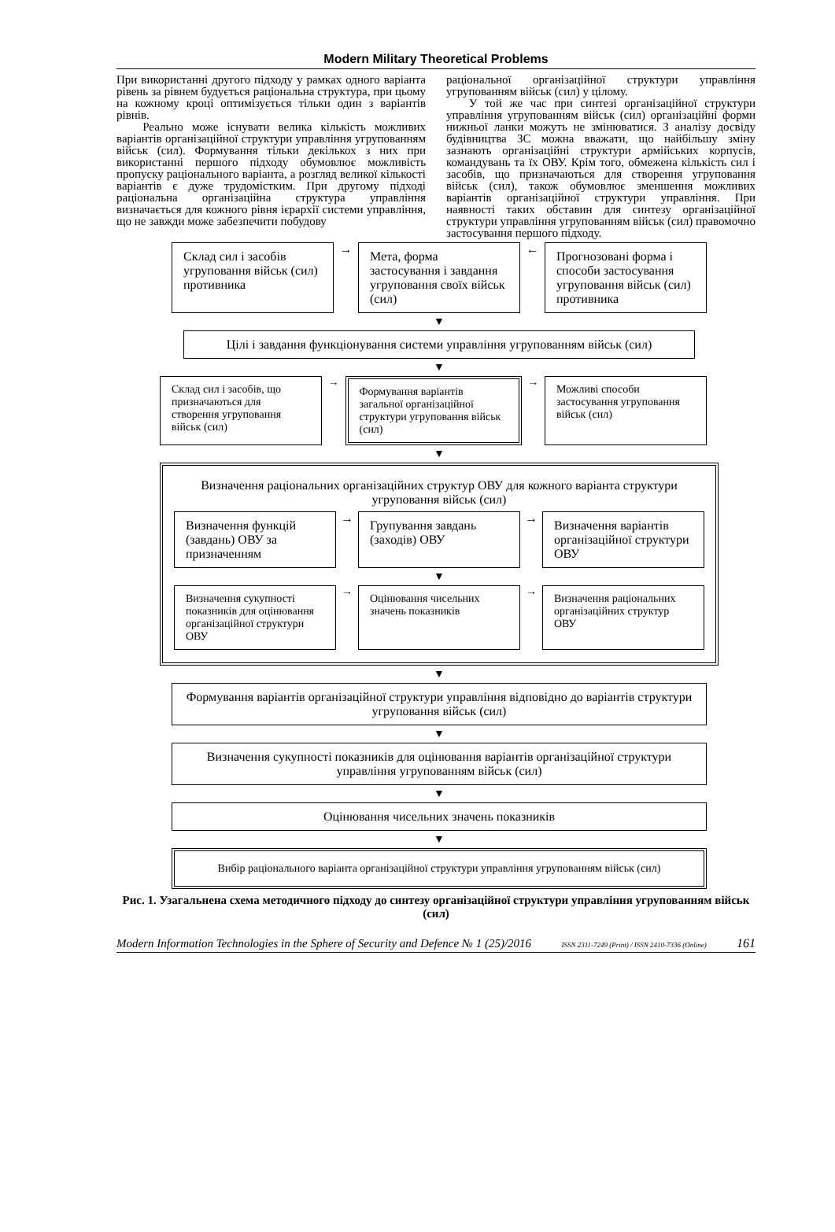Modern Military Theoretical Problems
При використанні другого підходу у рамках одного варіанта рівень за рівнем будується раціональна структура, при цьому на кожному кроці оптимізується тільки один з варіантів рівнів.
Реально може існувати велика кількість можливих варіантів організаційної структури управління угрупованням військ (сил). Формування тільки декількох з них при використанні першого підходу обумовлює можливість пропуску раціонального варіанта, а розгляд великої кількості варіантів є дуже трудомістким. При другому підході раціональна організаційна структура управління визначається для кожного рівня ієрархії системи управління, що не завжди може забезпечити побудову
раціональної організаційної структури управління угрупованням військ (сил) у цілому.
У той же час при синтезі організаційної структури управління угрупованням військ (сил) організаційні форми нижньої ланки можуть не змінюватися. З аналізу досвіду будівництва ЗС можна вважати, що найбільшу зміну зазнають організаційні структури армійських корпусів, командувань та їх ОВУ. Крім того, обмежена кількість сил і засобів, що призначаються для створення угруповання військ (сил), також обумовлює зменшення можливих варіантів організаційної структури управління. При наявності таких обставин для синтезу організаційної структури управління угрупованням військ (сил) правомочно застосування першого підходу.
Склад сил і засобів угруповання військ (сил) противника
→
Мета, форма застосування і завдання угруповання своїх військ (сил)
←
Прогнозовані форма і способи застосування угруповання військ (сил) противника
▼
Цілі і завдання функціонування системи управління угрупованням військ (сил)
▼
Склад сил і засобів, що призначаються для створення угруповання військ (сил)
→
Формування варіантів загальної організаційної структури угруповання військ (сил)
→
Можливі способи застосування угруповання військ (сил)
▼
Визначення раціональних організаційних структур ОВУ для кожного варіанта структури угруповання військ (сил)
Визначення функцій (завдань) ОВУ за призначенням
→
Групування завдань (заходів) ОВУ
→
Визначення варіантів організаційної структури ОВУ
▼
Визначення сукупності показників для оцінювання організаційної структури ОВУ
→
Оцінювання чисельних значень показників
→
Визначення раціональних організаційних структур ОВУ
▼
Формування варіантів організаційної структури управління відповідно до варіантів структури угруповання військ (сил)
▼
Визначення сукупності показників для оцінювання варіантів організаційної структури управління угрупованням військ (сил)
▼
Оцінювання чисельних значень показників
▼
Вибір раціонального варіанта організаційної структури управління угрупованням військ (сил)
Рис. 1. Узагальнена схема методичного підходу до синтезу організаційної структури управління угрупованням військ (сил)
Modern Information Technologies in the Sphere of Security and Defence № 1 (25)/2016 ISSN 2311-7249 (Print) / ISSN 2410-7336 (Online) 161